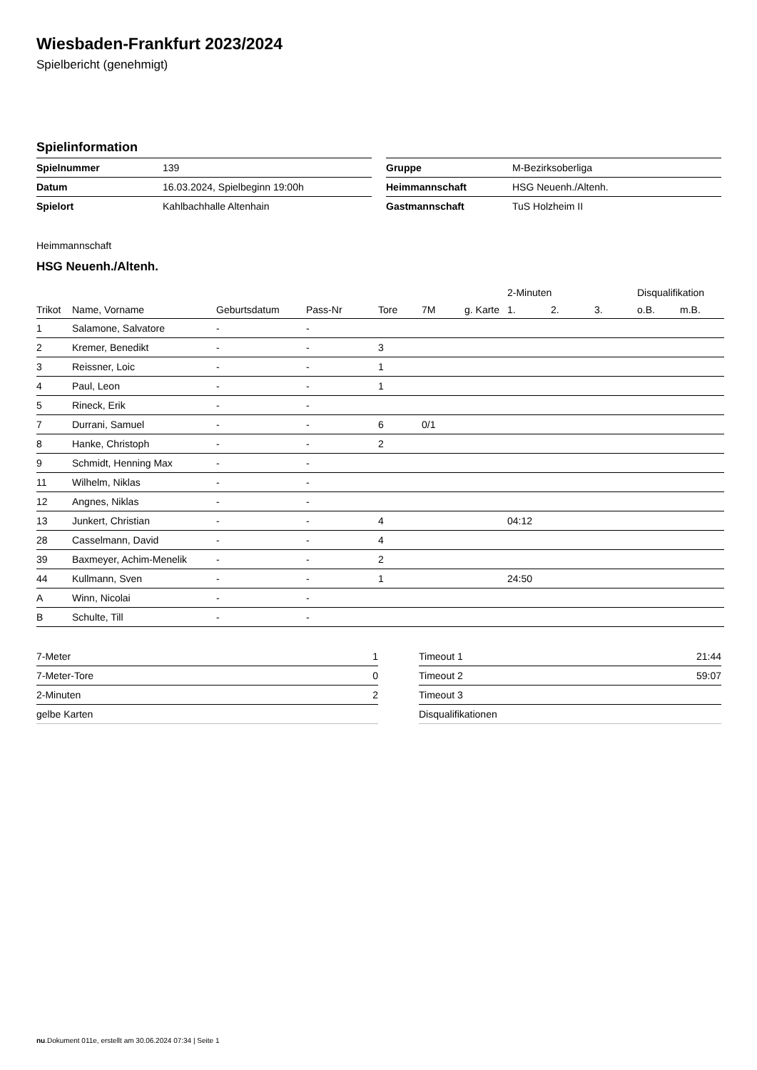Wiesbaden-Frankfurt 2023/2024
Spielbericht (genehmigt)
Spielinformation
| Spielnummer | 139 |
| Datum | 16.03.2024, Spielbeginn 19:00h |
| Spielort | Kahlbachhalle Altenhain |
| Gruppe | M-Bezirksoberliga |
| Heimmannschaft | HSG Neuenh./Altenh. |
| Gastmannschaft | TuS Holzheim II |
Heimmannschaft
HSG Neuenh./Altenh.
| | | | | | | | 2-Minuten | | | Disqualifikation | |
| --- | --- | --- | --- | --- | --- | --- | --- | --- | --- | --- | --- |
| Trikot | Name, Vorname | Geburtsdatum | Pass-Nr | Tore | 7M | g. Karte | 1. | 2. | 3. | o.B. | m.B. |
| 1 | Salamone, Salvatore | - | - | | | | | | | | |
| 2 | Kremer, Benedikt | - | - | 3 | | | | | | | |
| 3 | Reissner, Loic | - | - | 1 | | | | | | | |
| 4 | Paul, Leon | - | - | 1 | | | | | | | |
| 5 | Rineck, Erik | - | - | | | | | | | | |
| 7 | Durrani, Samuel | - | - | 6 | 0/1 | | | | | | |
| 8 | Hanke, Christoph | - | - | 2 | | | | | | | |
| 9 | Schmidt, Henning Max | - | - | | | | | | | | |
| 11 | Wilhelm, Niklas | - | - | | | | | | | | |
| 12 | Angnes, Niklas | - | - | | | | | | | | |
| 13 | Junkert, Christian | - | - | 4 | | | 04:12 | | | | |
| 28 | Casselmann, David | - | - | 4 | | | | | | | |
| 39 | Baxmeyer, Achim-Menelik | - | - | 2 | | | | | | | |
| 44 | Kullmann, Sven | - | - | 1 | | | 24:50 | | | | |
| A | Winn, Nicolai | - | - | | | | | | | | |
| B | Schulte, Till | - | - | | | | | | | | |
| 7-Meter | 1 |
| 7-Meter-Tore | 0 |
| 2-Minuten | 2 |
| gelbe Karten | |
| Timeout 1 | 21:44 |
| Timeout 2 | 59:07 |
| Timeout 3 | |
| Disqualifikationen | |
nu.Dokument 011e, erstellt am 30.06.2024 07:34 | Seite 1